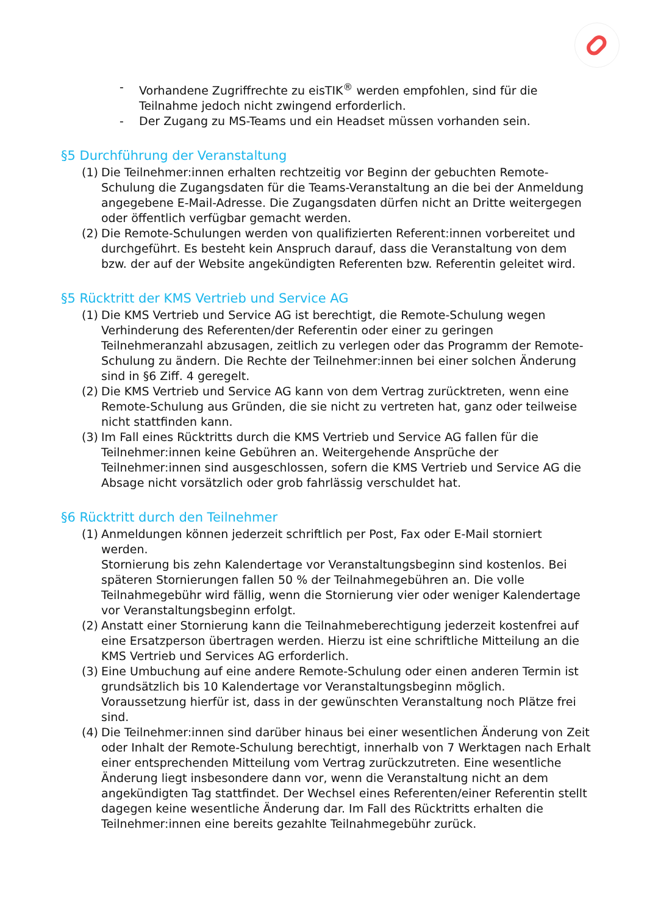- Vorhandene Zugriffrechte zu eisTIK<sup>®</sup> werden empfohlen, sind für die Teilnahme jedoch nicht zwingend erforderlich.
- Der Zugang zu MS-Teams und ein Headset müssen vorhanden sein.
§5 Durchführung der Veranstaltung
(1) Die Teilnehmer:innen erhalten rechtzeitig vor Beginn der gebuchten Remote-Schulung die Zugangsdaten für die Teams-Veranstaltung an die bei der Anmeldung angegebene E-Mail-Adresse. Die Zugangsdaten dürfen nicht an Dritte weitergegen oder öffentlich verfügbar gemacht werden.
(2) Die Remote-Schulungen werden von qualifizierten Referent:innen vorbereitet und durchgeführt. Es besteht kein Anspruch darauf, dass die Veranstaltung von dem bzw. der auf der Website angekündigten Referenten bzw. Referentin geleitet wird.
§5 Rücktritt der KMS Vertrieb und Service AG
(1) Die KMS Vertrieb und Service AG ist berechtigt, die Remote-Schulung wegen Verhinderung des Referenten/der Referentin oder einer zu geringen Teilnehmeranzahl abzusagen, zeitlich zu verlegen oder das Programm der Remote-Schulung zu ändern. Die Rechte der Teilnehmer:innen bei einer solchen Änderung sind in §6 Ziff. 4 geregelt.
(2) Die KMS Vertrieb und Service AG kann von dem Vertrag zurücktreten, wenn eine Remote-Schulung aus Gründen, die sie nicht zu vertreten hat, ganz oder teilweise nicht stattfinden kann.
(3) Im Fall eines Rücktritts durch die KMS Vertrieb und Service AG fallen für die Teilnehmer:innen keine Gebühren an. Weitergehende Ansprüche der Teilnehmer:innen sind ausgeschlossen, sofern die KMS Vertrieb und Service AG die Absage nicht vorsätzlich oder grob fahrlässig verschuldet hat.
§6 Rücktritt durch den Teilnehmer
(1) Anmeldungen können jederzeit schriftlich per Post, Fax oder E-Mail storniert werden.
Stornierung bis zehn Kalendertage vor Veranstaltungsbeginn sind kostenlos. Bei späteren Stornierungen fallen 50 % der Teilnahmegebühren an. Die volle Teilnahmegebühr wird fällig, wenn die Stornierung vier oder weniger Kalendertage vor Veranstaltungsbeginn erfolgt.
(2) Anstatt einer Stornierung kann die Teilnahmeberechtigung jederzeit kostenfrei auf eine Ersatzperson übertragen werden. Hierzu ist eine schriftliche Mitteilung an die KMS Vertrieb und Services AG erforderlich.
(3) Eine Umbuchung auf eine andere Remote-Schulung oder einen anderen Termin ist grundsätzlich bis 10 Kalendertage vor Veranstaltungsbeginn möglich. Voraussetzung hierfür ist, dass in der gewünschten Veranstaltung noch Plätze frei sind.
(4) Die Teilnehmer:innen sind darüber hinaus bei einer wesentlichen Änderung von Zeit oder Inhalt der Remote-Schulung berechtigt, innerhalb von 7 Werktagen nach Erhalt einer entsprechenden Mitteilung vom Vertrag zurückzutreten. Eine wesentliche Änderung liegt insbesondere dann vor, wenn die Veranstaltung nicht an dem angekündigten Tag stattfindet. Der Wechsel eines Referenten/einer Referentin stellt dagegen keine wesentliche Änderung dar. Im Fall des Rücktritts erhalten die Teilnehmer:innen eine bereits gezahlte Teilnahmegebühr zurück.